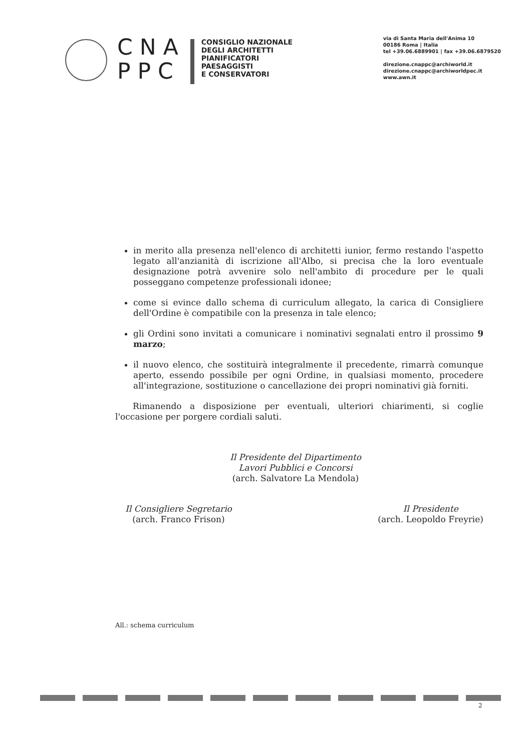CNA
PPC
CONSIGLIO NAZIONALE
DEGLI ARCHITETTI
PIANIFICATORI
PAESAGGISTI
E CONSERVATORI
via di Santa Maria dell'Anima 10
00186 Roma | Italia
tel +39.06.6889901 | fax +39.06.6879520
direzione.cnappc@archiworld.it
direzione.cnappc@archiworldpec.it
www.awn.it
in merito alla presenza nell'elenco di architetti iunior, fermo restando l'aspetto legato all'anzianità di iscrizione all'Albo, si precisa che la loro eventuale designazione potrà avvenire solo nell'ambito di procedure per le quali posseggano competenze professionali idonee;
come si evince dallo schema di curriculum allegato, la carica di Consigliere dell'Ordine è compatibile con la presenza in tale elenco;
gli Ordini sono invitati a comunicare i nominativi segnalati entro il prossimo 9 marzo;
il nuovo elenco, che sostituirà integralmente il precedente, rimarrà comunque aperto, essendo possibile per ogni Ordine, in qualsiasi momento, procedere all'integrazione, sostituzione o cancellazione dei propri nominativi già forniti.
Rimanendo a disposizione per eventuali, ulteriori chiarimenti, si coglie l'occasione per porgere cordiali saluti.
Il Presidente del Dipartimento
Lavori Pubblici e Concorsi
(arch. Salvatore La Mendola)
Il Consigliere Segretario
(arch. Franco Frison)
Il Presidente
(arch. Leopoldo Freyrie)
All.: schema curriculum
2